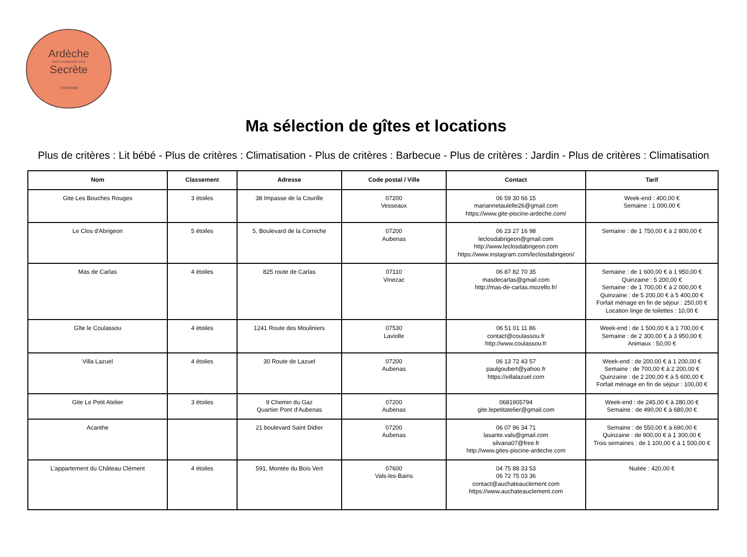Ardèche
PAYS D'AUBENAS VALS
Secrète
TOURISME
Ma sélection de gîtes et locations
Plus de critères : Lit bébé - Plus de critères : Climatisation - Plus de critères : Barbecue - Plus de critères : Jardin - Plus de critères : Climatisation
| Nom | Classement | Adresse | Code postal / Ville | Contact | Tarif |
| --- | --- | --- | --- | --- | --- |
| Gite Les Bouches Rouges | 3 étoiles | 38 Impasse de la Courille | 07200 Vesseaux | 06 59 30 66 15 mariannetaulelle26@gmail.com https://www.gite-piscine-ardeche.com/ | Week-end : 400,00 € Semaine : 1 000,00 € |
| Le Clos d'Abrigeon | 5 étoiles | 5, Boulevard de la Corniche | 07200 Aubenas | 06 23 27 16 98 leclosdabrigeon@gmail.com http://www.leclosdabrigeon.com https://www.instagram.com/leclosdabrigeon/ | Semaine : de 1 750,00 € à 2 800,00 € |
| Mas de Carlas | 4 étoiles | 825 route de Carlas | 07110 Vinezac | 06 87 82 70 35 masdecarlas@gmail.com http://mas-de-carlas.mozello.fr/ | Semaine : de 1 600,00 € à 1 950,00 € Quinzaine : 5 200,00 € Semaine : de 1 700,00 € à 2 000,00 € Quinzaine : de 5 200,00 € à 5 400,00 € Forfait ménage en fin de séjour : 250,00 € Location linge de toilettes : 10,00 € |
| Gîte le Coulassou | 4 étoiles | 1241 Route des Mouliniers | 07530 Laviolle | 06 51 01 11 86 contact@coulassou.fr http://www.coulassou.fr | Week-end : de 1 500,00 € à 1 700,00 € Semaine : de 2 300,00 € à 3 950,00 € Animaux : 50,00 € |
| Villa Lazuel | 4 étoiles | 30 Route de Lazuel | 07200 Aubenas | 06 13 72 43 57 paulgoubert@yahoo.fr https://villalazuel.com | Week-end : de 200,00 € à 1 200,00 € Semaine : de 700,00 € à 2 200,00 € Quinzaine : de 2 200,00 € à 5 600,00 € Forfait ménage en fin de séjour : 100,00 € |
| Gite Le Petit Atelier | 3 étoiles | 9 Chemin du Gaz Quartier Pont d'Aubenas | 07200 Aubenas | 0681905794 gite.lepetitatelier@gmail.com | Week-end : de 245,00 € à 280,00 € Semaine : de 490,00 € à 680,00 € |
| Acanthe | | 21 boulevard Saint Didier | 07200 Aubenas | 06 07 96 34 71 lasante.vals@gmail.com silvana07@free.fr http://www.gites-piscine-ardeche.com | Semaine : de 550,00 € à 690,00 € Quinzaine : de 900,00 € à 1 300,00 € Trois semaines : de 1 100,00 € à 1 500,00 € |
| L'appartement du Château Clément | 4 étoiles | 591, Montée du Bois Vert | 07600 Vals-les-Bains | 04 75 88 33 53 06 72 75 03 36 contact@auchateauclement.com https://www.auchateauclement.com | Nuitée : 420,00 € |